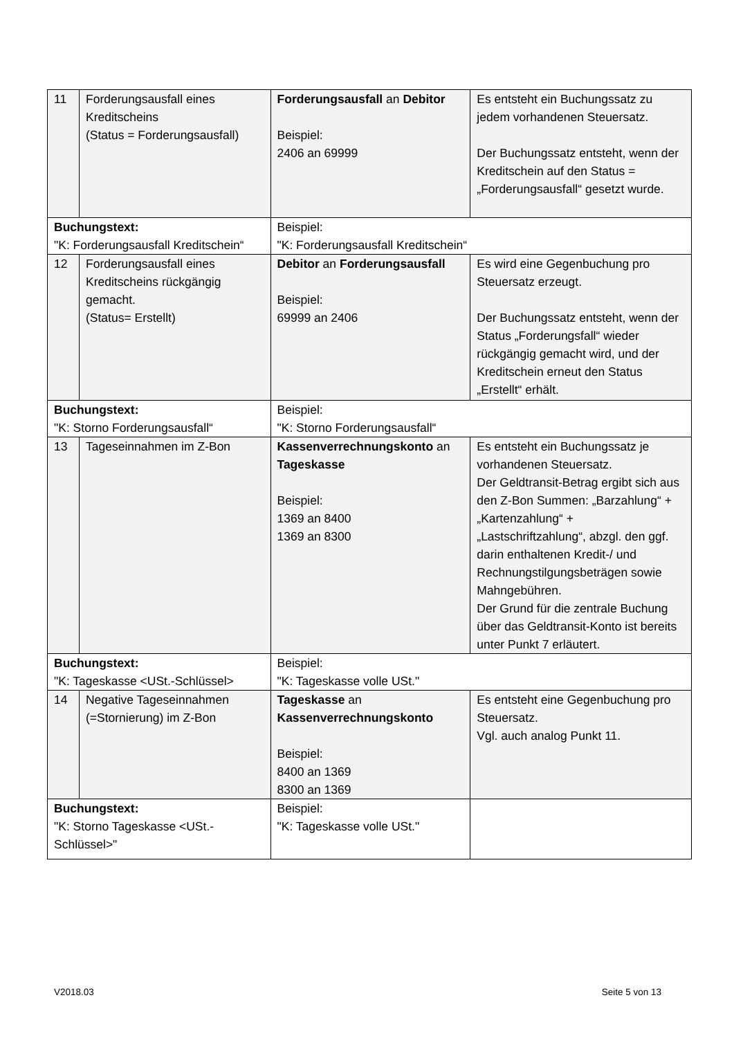| 11 | Forderungsausfall eines Kreditscheins (Status = Forderungsausfall) | Forderungsausfall an Debitor Beispiel: 2406 an 69999 | Es entsteht ein Buchungssatz zu jedem vorhandenen Steuersatz. Der Buchungssatz entsteht, wenn der Kreditschein auf den Status = „Forderungsausfall“ gesetzt wurde. |
| Buchungstext: "K: Forderungsausfall Kreditschein“ | | Beispiel: "K: Forderungsausfall Kreditschein“ | |
| 12 | Forderungsausfall eines Kreditscheins rückgängig gemacht. (Status= Erstellt) | Debitor an Forderungsausfall Beispiel: 69999 an 2406 | Es wird eine Gegenbuchung pro Steuersatz erzeugt. Der Buchungssatz entsteht, wenn der Status „Forderungsfall“ wieder rückgängig gemacht wird, und der Kreditschein erneut den Status „Erstellt“ erhält. |
| Buchungstext: "K: Storno Forderungsausfall“ | | Beispiel: "K: Storno Forderungsausfall“ | |
| 13 | Tageseinnahmen im Z-Bon | Kassenverrechnungskonto an Tageskasse Beispiel: 1369 an 8400 1369 an 8300 | Es entsteht ein Buchungssatz je vorhandenen Steuersatz. Der Geldtransit-Betrag ergibt sich aus den Z-Bon Summen: „Barzahlung“ + „Kartenzahlung“ + „Lastschriftzahlung“, abzgl. den ggf. darin enthaltenen Kredit-/ und Rechnungstilgungsbeträgen sowie Mahngebühren. Der Grund für die zentrale Buchung über das Geldtransit-Konto ist bereits unter Punkt 7 erläutert. |
| Buchungstext: "K: Tageskasse <USt.-Schlüssel> | | Beispiel: "K: Tageskasse volle USt." | |
| 14 | Negative Tageseinnahmen (=Stornierung) im Z-Bon | Tageskasse an Kassenverrechnungskonto Beispiel: 8400 an 1369 8300 an 1369 | Es entsteht eine Gegenbuchung pro Steuersatz. Vgl. auch analog Punkt 11. |
| Buchungstext: "K: Storno Tageskasse <USt.-Schlüssel>" | | Beispiel: "K: Tageskasse volle USt." | |
V2018.03 Seite 5 von 13